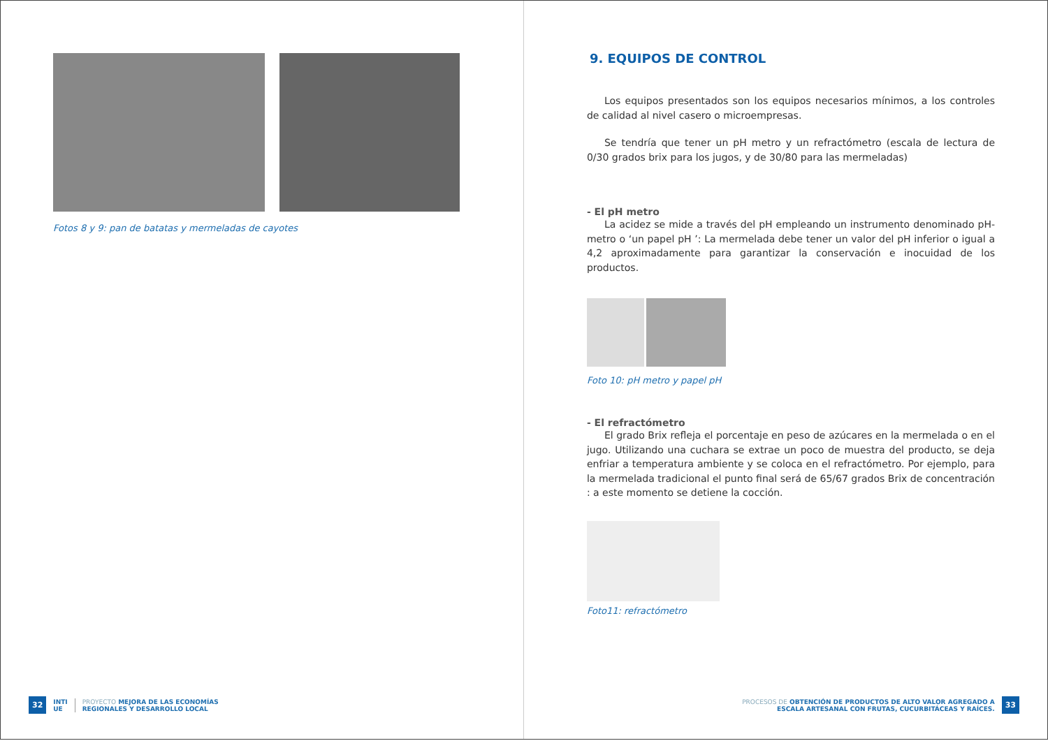Fotos 8 y 9: pan de batatas y mermeladas de cayotes
32 INTI
UE PROYECTO MEJORA DE LAS ECONOMÍAS
REGIONALES Y DESARROLLO LOCAL
9. EQUIPOS DE CONTROL
Los equipos presentados son los equipos necesarios mínimos, a los controles de calidad al nivel casero o microempresas.
Se tendría que tener un pH metro y un refractómetro (escala de lectura de 0/30 grados brix para los jugos, y de 30/80 para las mermeladas)
- El pH metro
La acidez se mide a través del pH empleando un instrumento denominado pH-metro o ‘un papel pH ’: La mermelada debe tener un valor del pH inferior o igual a 4,2 aproximadamente para garantizar la conservación e inocuidad de los productos.
Foto 10: pH metro y papel pH
- El refractómetro
El grado Brix refleja el porcentaje en peso de azúcares en la mermelada o en el jugo. Utilizando una cuchara se extrae un poco de muestra del producto, se deja enfriar a temperatura ambiente y se coloca en el refractómetro. Por ejemplo, para la mermelada tradicional el punto final será de 65/67 grados Brix de concentración : a este momento se detiene la cocción.
Foto11: refractómetro
PROCESOS DE OBTENCIÓN DE PRODUCTOS DE ALTO VALOR AGREGADO A
ESCALA ARTESANAL CON FRUTAS, CUCURBITÁCEAS Y RAÍCES. 33